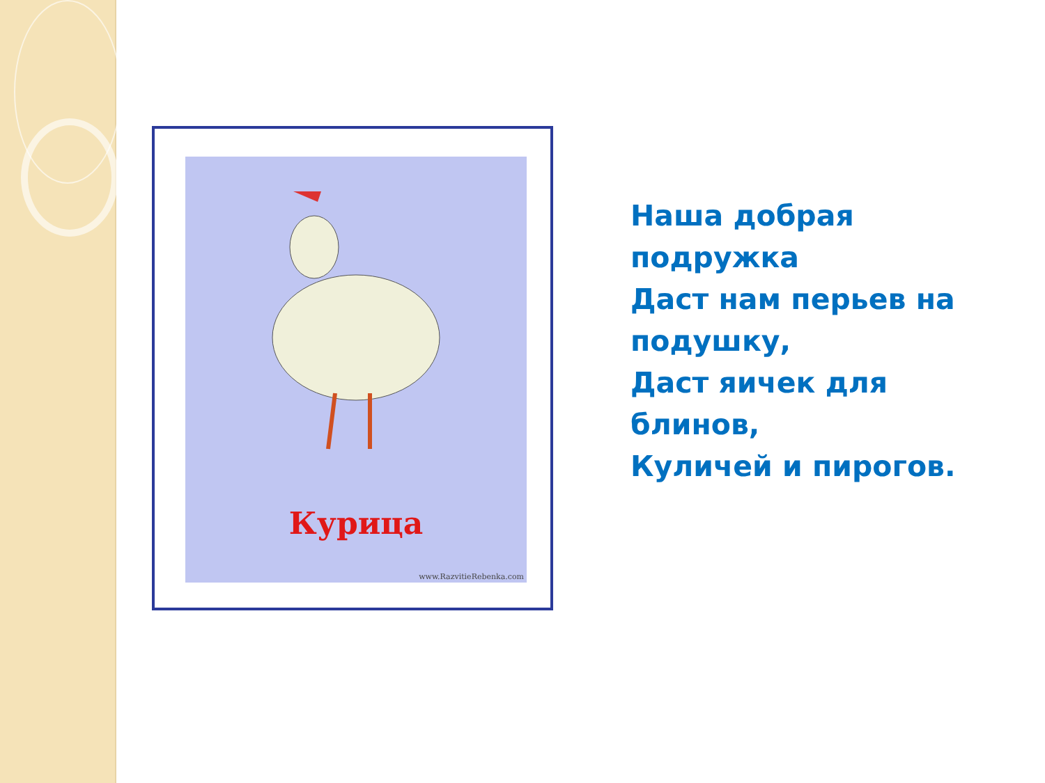Курица
www.RazvitieRebenka.com
Наша добрая
подружка
Даст нам перьев на
подушку,
Даст яичек для
блинов,
Куличей и пирогов.